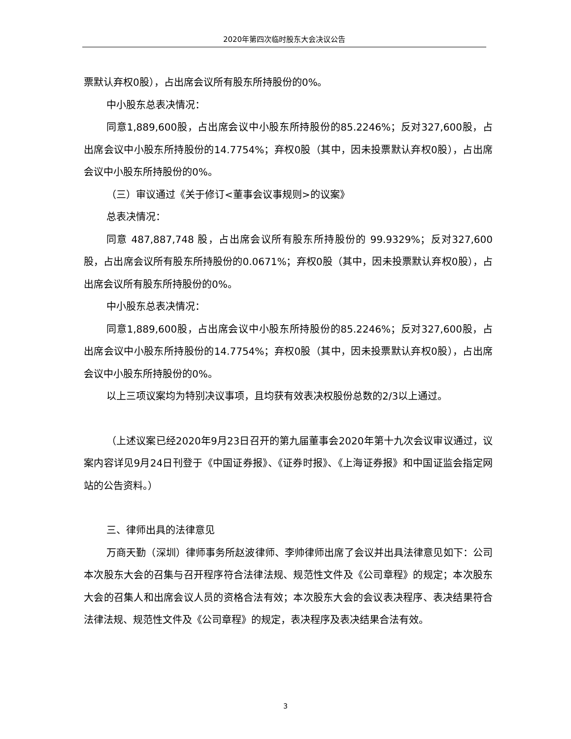2020年第四次临时股东大会决议公告
票默认弃权0股），占出席会议所有股东所持股份的0%。
中小股东总表决情况：
同意1,889,600股，占出席会议中小股东所持股份的85.2246%；反对327,600股，占出席会议中小股东所持股份的14.7754%；弃权0股（其中，因未投票默认弃权0股），占出席会议中小股东所持股份的0%。
（三）审议通过《关于修订<董事会议事规则>的议案》
总表决情况：
同意 487,887,748 股，占出席会议所有股东所持股份的 99.9329%；反对327,600股，占出席会议所有股东所持股份的0.0671%；弃权0股（其中，因未投票默认弃权0股），占出席会议所有股东所持股份的0%。
中小股东总表决情况：
同意1,889,600股，占出席会议中小股东所持股份的85.2246%；反对327,600股，占出席会议中小股东所持股份的14.7754%；弃权0股（其中，因未投票默认弃权0股），占出席会议中小股东所持股份的0%。
以上三项议案均为特别决议事项，且均获有效表决权股份总数的2/3以上通过。
（上述议案已经2020年9月23日召开的第九届董事会2020年第十九次会议审议通过，议案内容详见9月24日刊登于《中国证券报》、《证券时报》、《上海证券报》和中国证监会指定网站的公告资料。）
三、律师出具的法律意见
万商天勤（深圳）律师事务所赵波律师、李帅律师出席了会议并出具法律意见如下：公司本次股东大会的召集与召开程序符合法律法规、规范性文件及《公司章程》的规定；本次股东大会的召集人和出席会议人员的资格合法有效；本次股东大会的会议表决程序、表决结果符合法律法规、规范性文件及《公司章程》的规定，表决程序及表决结果合法有效。
3